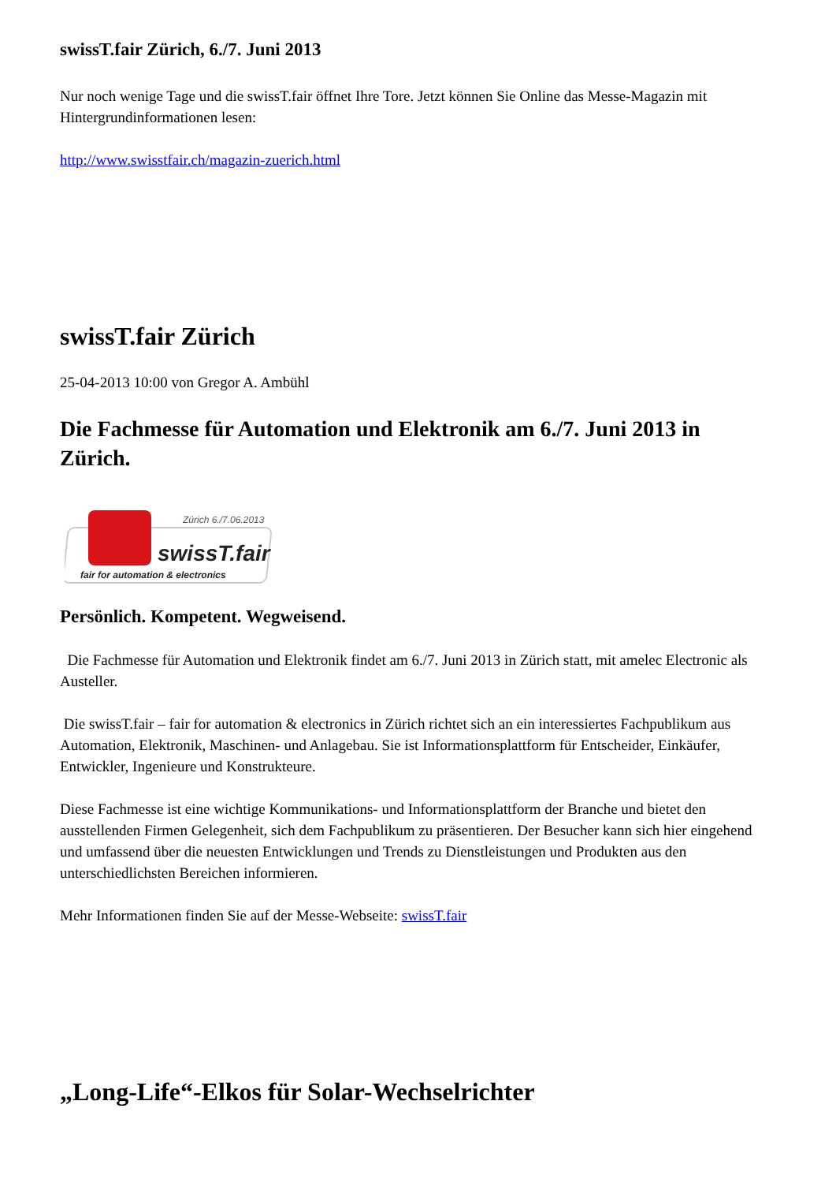swissT.fair Zürich, 6./7. Juni 2013
Nur noch wenige Tage und die swissT.fair öffnet Ihre Tore. Jetzt können Sie Online das Messe-Magazin mit Hintergrundinformationen lesen:
http://www.swisstfair.ch/magazin-zuerich.html
swissT.fair Zürich
25-04-2013 10:00 von Gregor A. Ambühl
Die Fachmesse für Automation und Elektronik am 6./7. Juni 2013 in Zürich.
Zürich 6./7.06.2013
swissT.fair
fair for automation & electronics
Persönlich. Kompetent. Wegweisend.
Die Fachmesse für Automation und Elektronik findet am 6./7. Juni 2013 in Zürich statt, mit amelec Electronic als Austeller.
Die swissT.fair – fair for automation & electronics in Zürich richtet sich an ein interessiertes Fachpublikum aus Automation, Elektronik, Maschinen- und Anlagebau. Sie ist Informationsplattform für Entscheider, Einkäufer, Entwickler, Ingenieure und Konstrukteure.
Diese Fachmesse ist eine wichtige Kommunikations- und Informationsplattform der Branche und bietet den ausstellenden Firmen Gelegenheit, sich dem Fachpublikum zu präsentieren. Der Besucher kann sich hier eingehend und umfassend über die neuesten Entwicklungen und Trends zu Dienstleistungen und Produkten aus den unterschiedlichsten Bereichen informieren.
Mehr Informationen finden Sie auf der Messe-Webseite: swissT.fair
„Long-Life“-Elkos für Solar-Wechselrichter